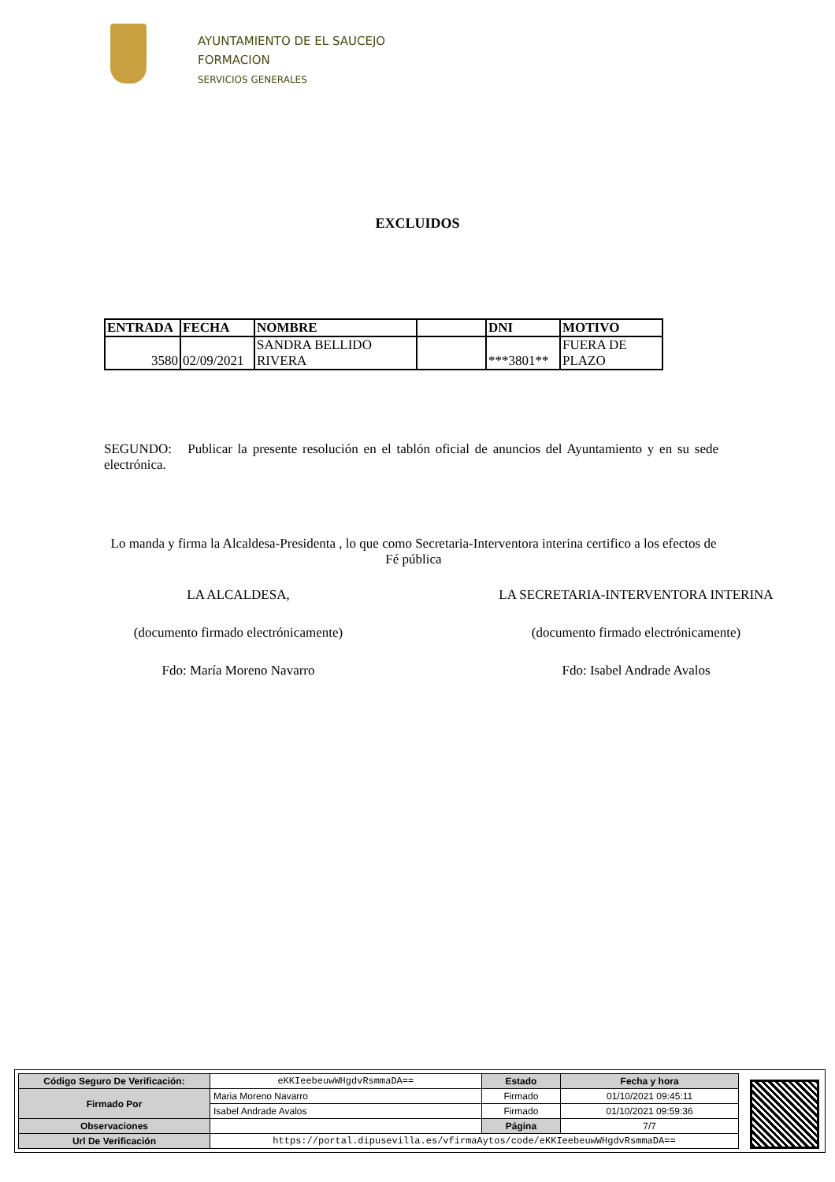AYUNTAMIENTO DE EL SAUCEJO
FORMACION
SERVICIOS GENERALES
EXCLUIDOS
| ENTRADA | FECHA | NOMBRE | | DNI | MOTIVO |
| --- | --- | --- | --- | --- | --- |
| 3580 | 02/09/2021 | SANDRA BELLIDO RIVERA | | ***3801** | FUERA DE PLAZO |
SEGUNDO: Publicar la presente resolución en el tablón oficial de anuncios del Ayuntamiento y en su sede electrónica.
Lo manda y firma la Alcaldesa-Presidenta , lo que como Secretaria-Interventora interina certifico a los efectos de Fé pública
LA ALCALDESA,
(documento firmado electrónicamente)
Fdo: María Moreno Navarro
LA SECRETARIA-INTERVENTORA INTERINA
(documento firmado electrónicamente)
Fdo: Isabel Andrade Avalos
| Código Seguro De Verificación: | eKKIeebeuwWHgdvRsmmaDA== | Estado | Fecha y hora |
| Firmado Por | Maria Moreno Navarro | Firmado | 01/10/2021 09:45:11 |
| | Isabel Andrade Avalos | Firmado | 01/10/2021 09:59:36 |
| Observaciones | | Página | 7/7 |
| Url De Verificación | https://portal.dipusevilla.es/vfirmaAytos/code/eKKIeebeuwWHgdvRsmmaDA== | | |